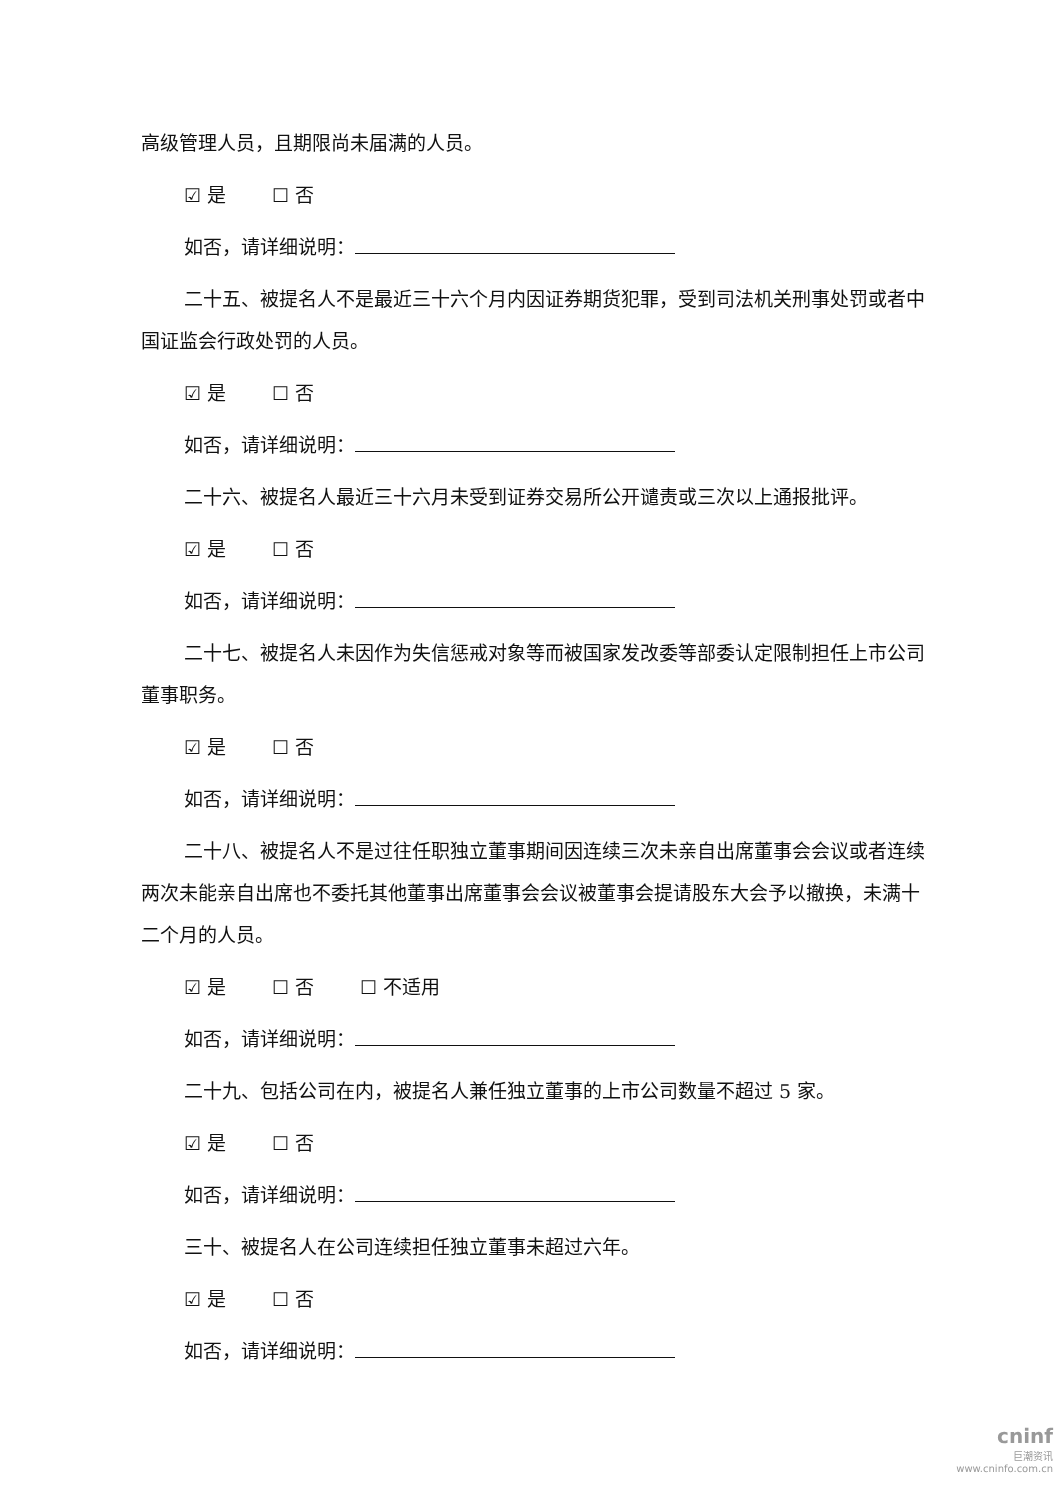高级管理人员，且期限尚未届满的人员。
☑ 是 ☐ 否
如否，请详细说明：
二十五、被提名人不是最近三十六个月内因证券期货犯罪，受到司法机关刑事处罚或者中国证监会行政处罚的人员。
☑ 是 ☐ 否
如否，请详细说明：
二十六、被提名人最近三十六月未受到证券交易所公开谴责或三次以上通报批评。
☑ 是 ☐ 否
如否，请详细说明：
二十七、被提名人未因作为失信惩戒对象等而被国家发改委等部委认定限制担任上市公司董事职务。
☑ 是 ☐ 否
如否，请详细说明：
二十八、被提名人不是过往任职独立董事期间因连续三次未亲自出席董事会会议或者连续两次未能亲自出席也不委托其他董事出席董事会会议被董事会提请股东大会予以撤换，未满十二个月的人员。
☑ 是 ☐ 否 ☐ 不适用
如否，请详细说明：
二十九、包括公司在内，被提名人兼任独立董事的上市公司数量不超过 5 家。
☑ 是 ☐ 否
如否，请详细说明：
三十、被提名人在公司连续担任独立董事未超过六年。
☑ 是 ☐ 否
如否，请详细说明：
cninf
巨潮资讯
www.cninfo.com.cn